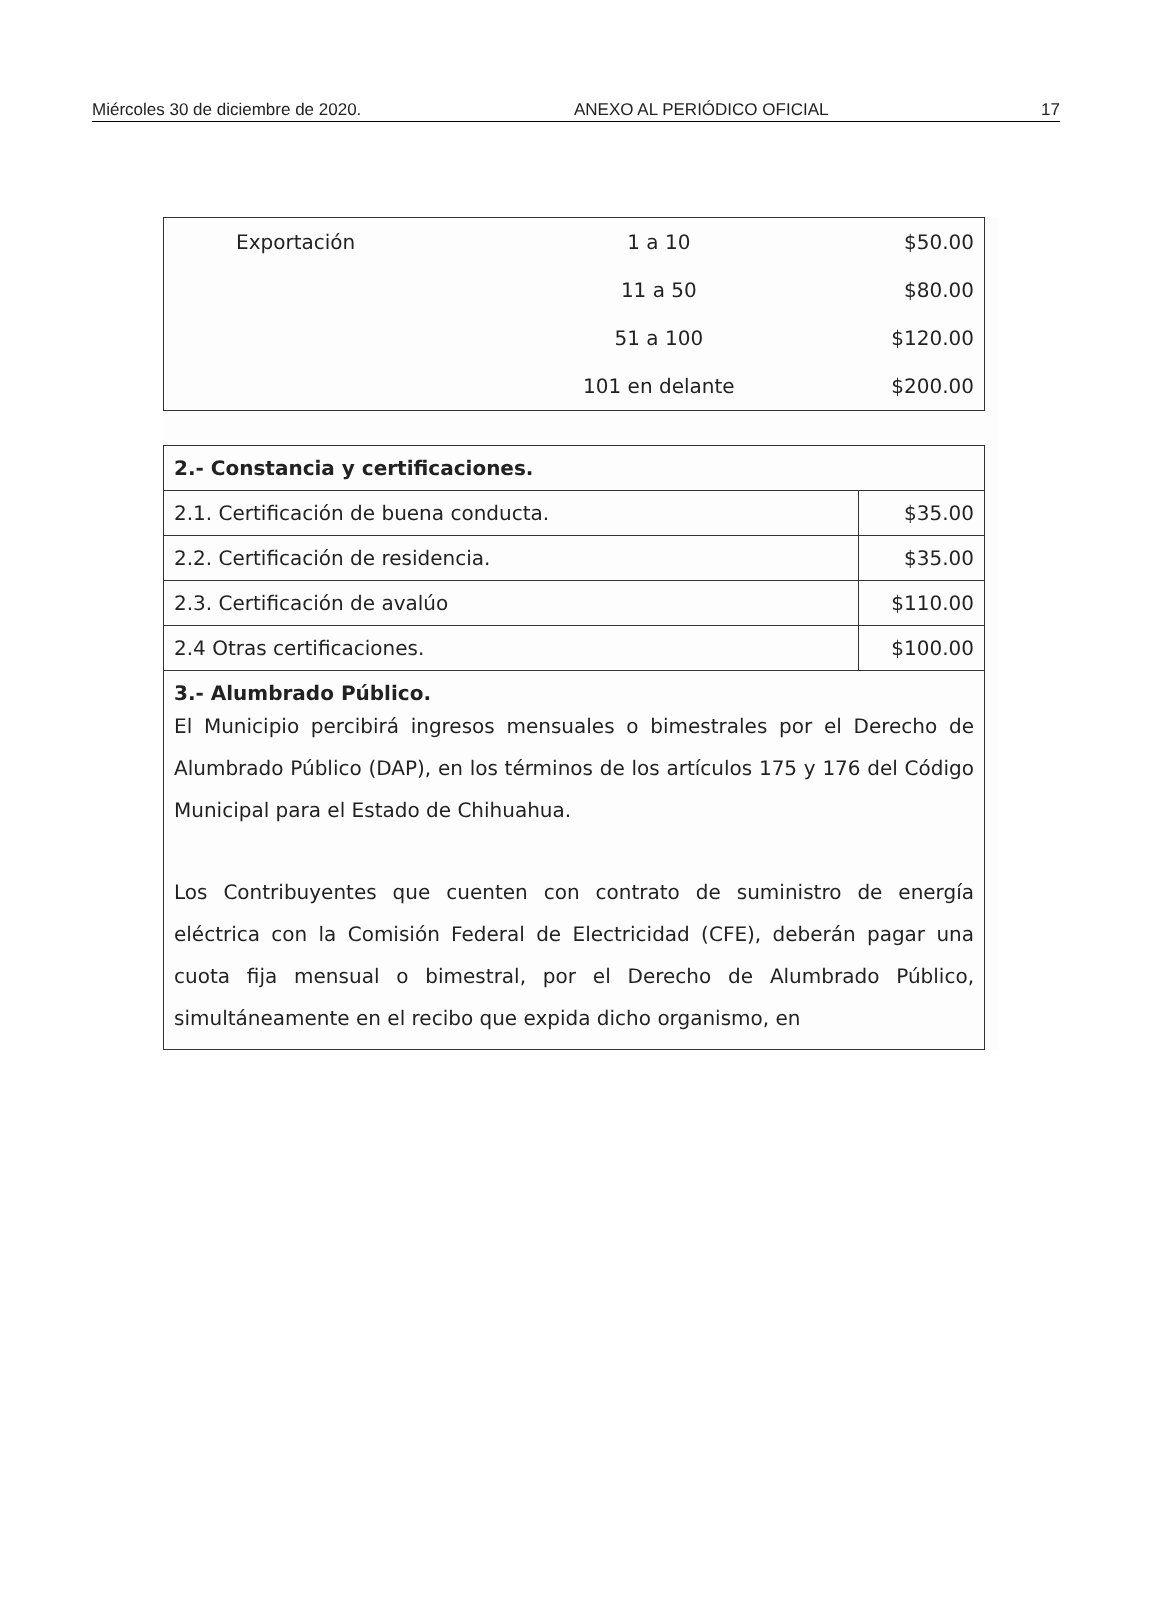Miércoles 30 de diciembre de 2020. ANEXO AL PERIÓDICO OFICIAL 17
| Exportación | 1 a 10 | $50.00 |
| | 11 a 50 | $80.00 |
| | 51 a 100 | $120.00 |
| | 101 en delante | $200.00 |
| 2.- Constancia y certificaciones. | |
| 2.1. Certificación de buena conducta. | $35.00 |
| 2.2. Certificación de residencia. | $35.00 |
| 2.3. Certificación de avalúo | $110.00 |
| 2.4 Otras certificaciones. | $100.00 |
| 3.- Alumbrado Público. El Municipio percibirá ingresos mensuales o bimestrales por el Derecho de Alumbrado Público (DAP), en los términos de los artículos 175 y 176 del Código Municipal para el Estado de Chihuahua. Los Contribuyentes que cuenten con contrato de suministro de energía eléctrica con la Comisión Federal de Electricidad (CFE), deberán pagar una cuota fija mensual o bimestral, por el Derecho de Alumbrado Público, simultáneamente en el recibo que expida dicho organismo, en | |